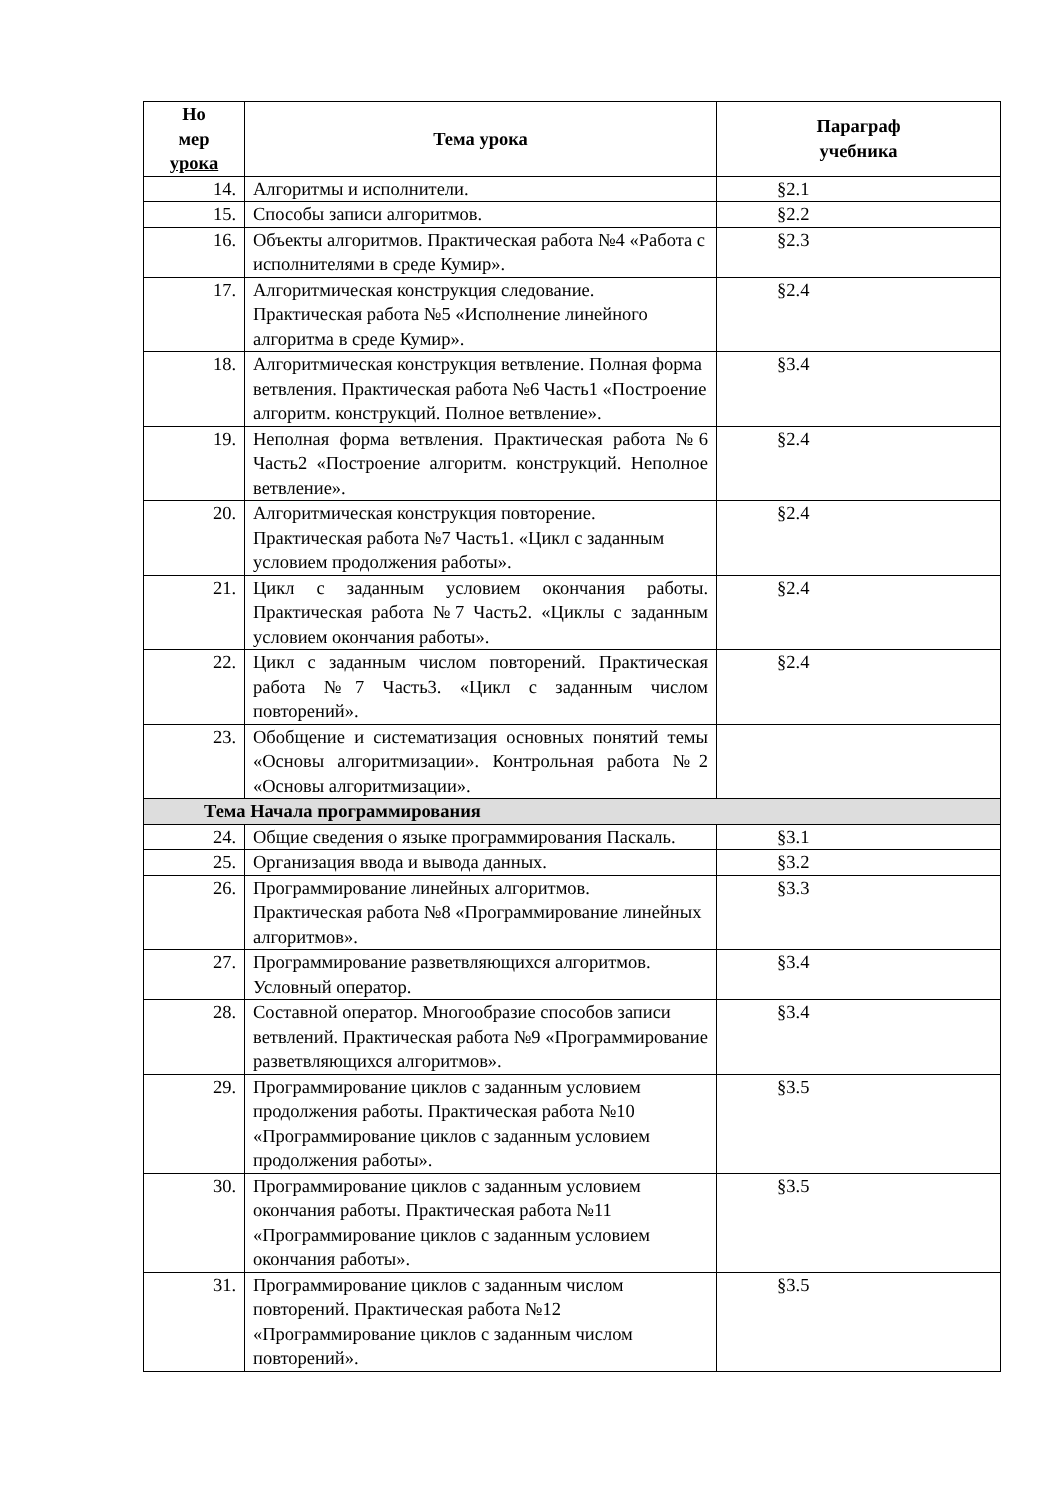| Но мер урока | Тема урока | Параграф учебника |
| --- | --- | --- |
| 14. | Алгоритмы и исполнители. | §2.1 |
| 15. | Способы записи алгоритмов. | §2.2 |
| 16. | Объекты алгоритмов. Практическая работа №4 «Работа с исполнителями в среде Кумир». | §2.3 |
| 17. | Алгоритмическая конструкция следование. Практическая работа №5 «Исполнение линейного алгоритма в среде Кумир». | §2.4 |
| 18. | Алгоритмическая конструкция ветвление. Полная форма ветвления. Практическая работа №6 Часть1 «Построение алгоритм. конструкций. Полное ветвление». | §3.4 |
| 19. | Неполная форма ветвления. Практическая работа №6 Часть2 «Построение алгоритм. конструкций. Неполное ветвление». | §2.4 |
| 20. | Алгоритмическая конструкция повторение. Практическая работа №7 Часть1. «Цикл с заданным условием продолжения работы». | §2.4 |
| 21. | Цикл с заданным условием окончания работы. Практическая работа №7 Часть2. «Циклы с заданным условием окончания работы». | §2.4 |
| 22. | Цикл с заданным числом повторений. Практическая работа №7 Часть3. «Цикл с заданным числом повторений». | §2.4 |
| 23. | Обобщение и систематизация основных понятий темы «Основы алгоритмизации». Контрольная работа №2 «Основы алгоритмизации». | |
| Тема Начала программирования | | |
| 24. | Общие сведения о языке программирования Паскаль. | §3.1 |
| 25. | Организация ввода и вывода данных. | §3.2 |
| 26. | Программирование линейных алгоритмов. Практическая работа №8 «Программирование линейных алгоритмов». | §3.3 |
| 27. | Программирование разветвляющихся алгоритмов. Условный оператор. | §3.4 |
| 28. | Составной оператор. Многообразие способов записи ветвлений. Практическая работа №9 «Программирование разветвляющихся алгоритмов». | §3.4 |
| 29. | Программирование циклов с заданным условием продолжения работы. Практическая работа №10 «Программирование циклов с заданным условием продолжения работы». | §3.5 |
| 30. | Программирование циклов с заданным условием окончания работы. Практическая работа №11 «Программирование циклов с заданным условием окончания работы». | §3.5 |
| 31. | Программирование циклов с заданным числом повторений. Практическая работа №12 «Программирование циклов с заданным числом повторений». | §3.5 |